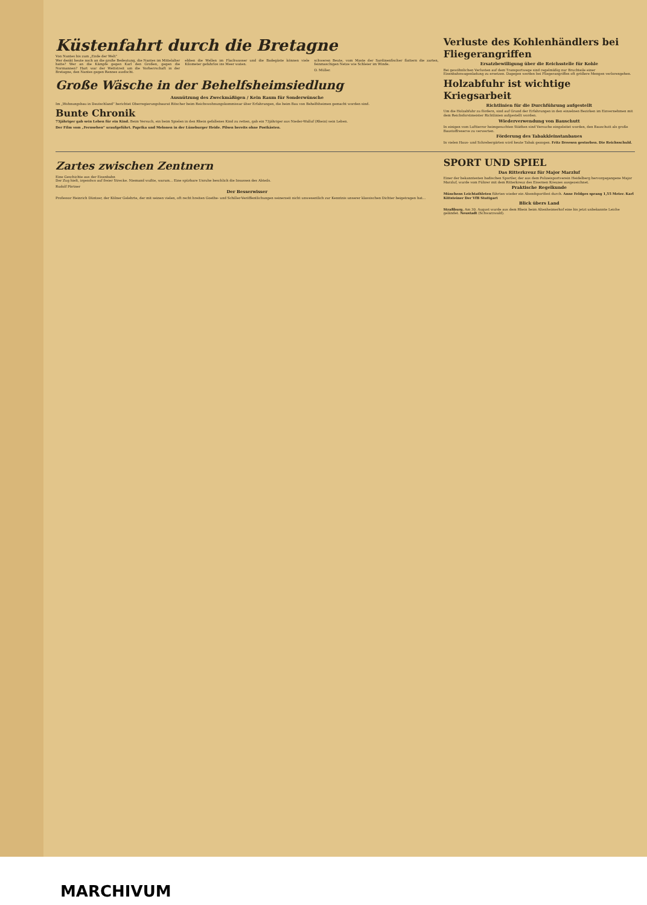Küstenfahrt durch die Bretagne
Von Nantes bis zum „Ende der Welt“
Wer denkt heute noch an die große Bedeutung, die Nantes im Mittelalter hatte? Wer an die Kämpfe gegen Karl den Großen, gegen die Normannen? Hart war der Wettstreit um die Vorherrschaft in der Bretagne, den Nantes gegen Rennes ausfocht.
ebben die Wellen im Flachwasser und die Badegäste können viele Kilometer gefahrlos ins Meer waten.
schweren Beute, vom Maste der Sardinenfischer flattern die zarten, feinmaschigen Netze wie Schleier im Winde.
O. Müller.
Große Wäsche in der Behelfsheimsiedlung
Ausnützung des Zweckmäßigen / Kein Raum für Sonderwünsche
Im „Wohnungsbau in Deutschland“ berichtet Oberregierungsbaurat Ritscher beim Reichswohnungskommissar über Erfahrungen, die beim Bau von Behelfsheimen gemacht worden sind.
Bunte Chronik
73jähriger gab sein Leben für ein Kind. Beim Versuch, ein beim Spielen in den Rhein gefallenes Kind zu retten, gab ein 73jähriger aus Nieder-Walluf (Rhein) sein Leben.
Der Film vom „Fernsehen“ uraufgeführt. Paprika und Melonen in der Lüneburger Heide. Pilsen bereits ohne Postkästen.
Verluste des Kohlenhändlers bei Fliegerangriffen
Ersatzbewilligung über die Reichsstelle für Kohle
Bei gewöhnlichen Verlusten auf dem Transportwege sind regelmäßig nur Bruchteile einer Eisenbahnwagenladung zu ersetzen. Dagegen werden bei Fliegerangriffen oft größere Mengen verlorengehen.
Holzabfuhr ist wichtige Kriegsarbeit
Richtlinien für die Durchführung aufgestellt
Um die Holzabfuhr zu fördern, sind auf Grund der Erfahrungen in den einzelnen Bezirken im Einvernehmen mit dem Reichsforstmeister Richtlinien aufgestellt worden.
Wiederverwendung von Bauschutt
In einigen vom Luftterror heimgesuchten Städten sind Versuche eingeleitet worden, den Bauschutt als große Baustoffreserve zu verwerten.
Förderung des Tabakkleinstanbaues
In vielen Haus- und Schrebergärten wird heute Tabak gezogen. Fritz Dreesen gestorben. Die Reichsschuld.
Zartes zwischen Zentnern
Eine Geschichte aus der Eisenbahn
Der Zug hielt, irgendwo auf freier Strecke. Niemand wußte, warum... Eine spürbare Unruhe beschlich die Insassen des Abteils.
Rudolf Pörtner
Der Besserwisser
Professor Heinrich Düntzer, der Kölner Gelehrte, der mit seinen vielen, oft recht breiten Goethe- und Schiller-Veröffentlichungen seinerzeit nicht unwesentlich zur Kenntnis unserer klassischen Dichter beigetragen hat...
SPORT UND SPIEL
Das Ritterkreuz für Major Marzluf
Einer der bekanntesten badischen Sportler, der aus dem Polizeisportverein Heidelberg hervorgegangene Major Marzluf, wurde vom Führer mit dem Ritterkreuz des Eisernen Kreuzes ausgezeichnet.
Praktische Regelkunde
Münchens Leichtathleten führten wieder ein Abendsportfest durch. Anne Feldges sprang 1,55 Meter. Karl Kittsteiner Der VfB Stuttgart
Blick übers Land
Straßburg. Am 30. August wurde aus dem Rhein beim Altenheimerhof eine bis jetzt unbekannte Leiche geländet. Neustadt (Schwarzwald).
MARCHIVUM